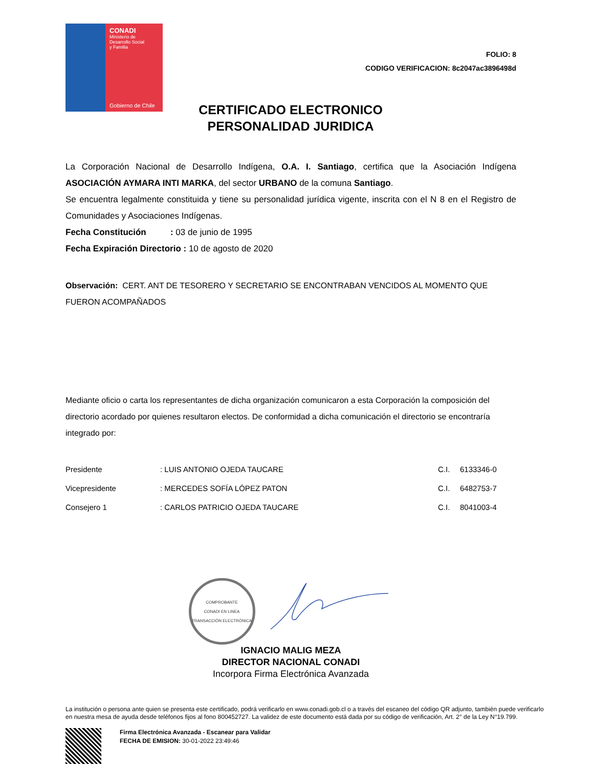CONADI
Ministerio de
Desarrollo Social
y Familia
Gobierno de Chile
FOLIO: 8
CODIGO VERIFICACION: 8c2047ac3896498d
CERTIFICADO ELECTRONICO PERSONALIDAD JURIDICA
La Corporación Nacional de Desarrollo Indígena, O.A. I. Santiago, certifica que la Asociación Indígena ASOCIACIÓN AYMARA INTI MARKA, del sector URBANO de la comuna Santiago.
Se encuentra legalmente constituida y tiene su personalidad jurídica vigente, inscrita con el N 8 en el Registro de Comunidades y Asociaciones Indígenas.
Fecha Constitución : 03 de junio de 1995
Fecha Expiración Directorio : 10 de agosto de 2020
Observación: CERT. ANT DE TESORERO Y SECRETARIO SE ENCONTRABAN VENCIDOS AL MOMENTO QUE FUERON ACOMPAÑADOS
Mediante oficio o carta los representantes de dicha organización comunicaron a esta Corporación la composición del directorio acordado por quienes resultaron electos. De conformidad a dicha comunicación el directorio se encontraría integrado por:
| Presidente | : LUIS ANTONIO OJEDA TAUCARE | C.I. | 6133346-0 |
| Vicepresidente | : MERCEDES SOFÍA LÓPEZ PATON | C.I. | 6482753-7 |
| Consejero 1 | : CARLOS PATRICIO OJEDA TAUCARE | C.I. | 8041003-4 |
COMPROBANTE
CONADI EN LINEA
TRANSACCIÓN ELECTRÓNICA
IGNACIO MALIG MEZA
DIRECTOR NACIONAL CONADI
Incorpora Firma Electrónica Avanzada
La institución o persona ante quien se presenta este certificado, podrá verificarlo en www.conadi.gob.cl o a través del escaneo del código QR adjunto, también puede verificarlo en nuestra mesa de ayuda desde teléfonos fijos al fono 800452727. La validez de este documento está dada por su código de verificación, Art. 2° de la Ley N°19.799.
Firma Electrónica Avanzada - Escanear para Validar
FECHA DE EMISION: 30-01-2022 23:49:46